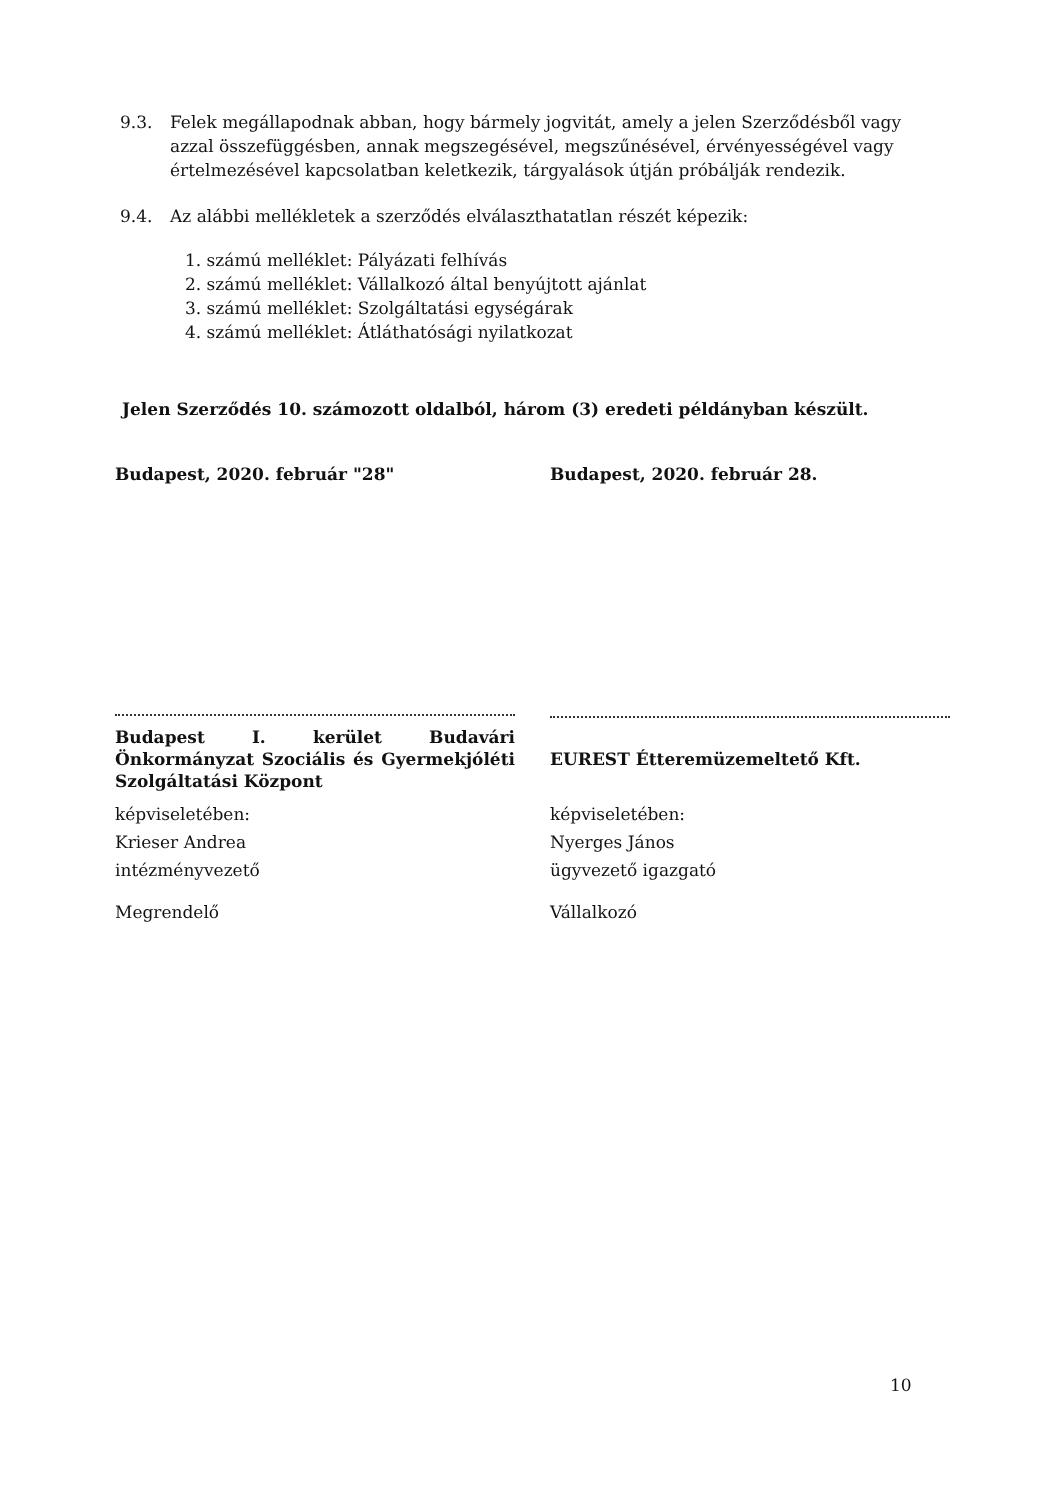9.3. Felek megállapodnak abban, hogy bármely jogvitát, amely a jelen Szerződésből vagy azzal összefüggésben, annak megszegésével, megszűnésével, érvényességével vagy értelmezésével kapcsolatban keletkezik, tárgyalások útján próbálják rendezik.
9.4. Az alábbi mellékletek a szerződés elválaszthatatlan részét képezik:
1. számú melléklet: Pályázati felhívás
2. számú melléklet: Vállalkozó által benyújtott ajánlat
3. számú melléklet: Szolgáltatási egységárak
4. számú melléklet: Átláthatósági nyilatkozat
Jelen Szerződés 10. számozott oldalból, három (3) eredeti példányban készült.
Budapest, 2020. február "28"
Budapest I. kerület Budavári Önkormányzat Szociális és Gyermekjóléti Szolgáltatási Központ
képviseletében:
Krieser Andrea
intézményvezető
Megrendelő
Budapest, 2020. február 28.
EUREST Étteremüzemeltető Kft.
képviseletében:
Nyerges János
ügyvezető igazgató
Vállalkozó
10